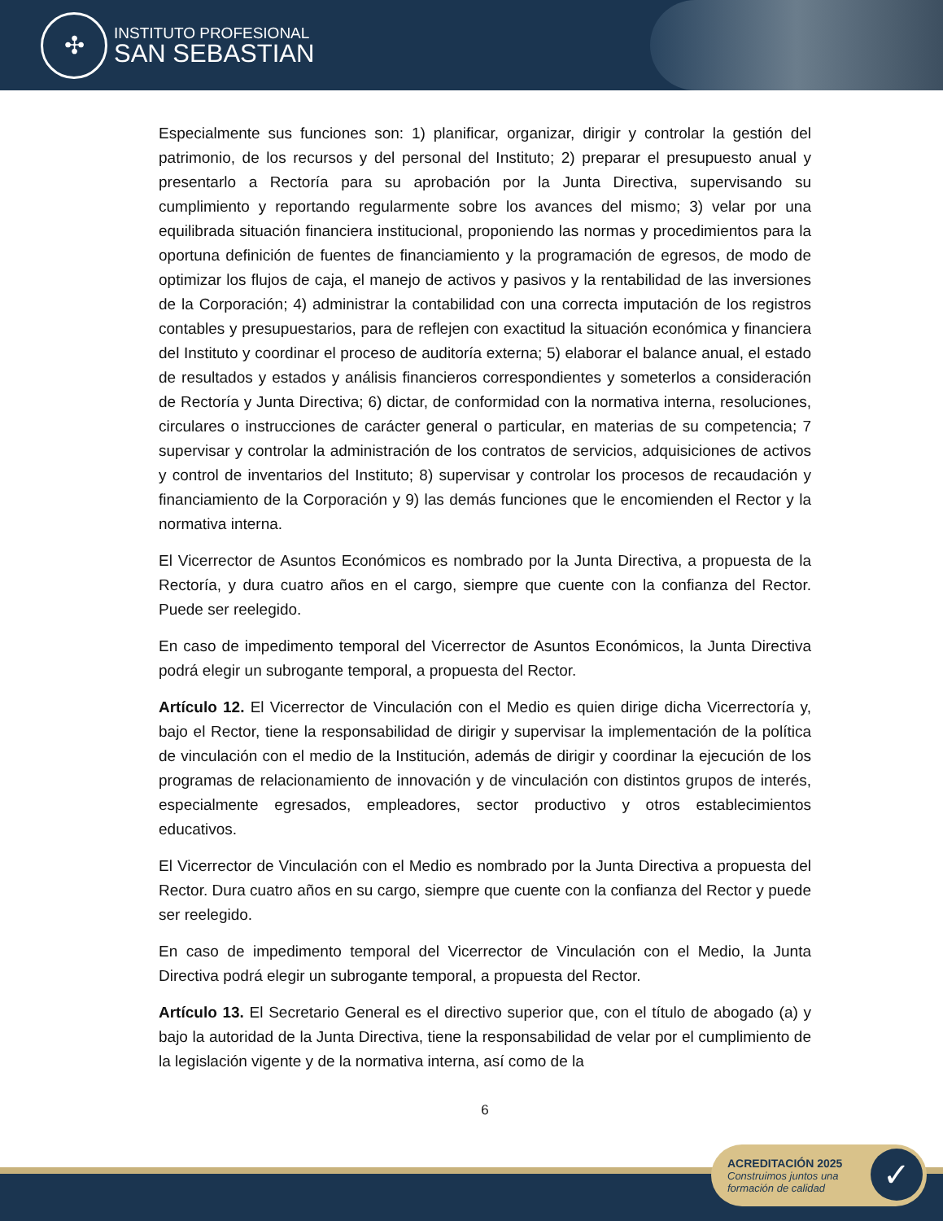✣
INSTITUTO PROFESIONAL
SAN SEBASTIAN
Especialmente sus funciones son: 1) planificar, organizar, dirigir y controlar la gestión del patrimonio, de los recursos y del personal del Instituto; 2) preparar el presupuesto anual y presentarlo a Rectoría para su aprobación por la Junta Directiva, supervisando su cumplimiento y reportando regularmente sobre los avances del mismo; 3) velar por una equilibrada situación financiera institucional, proponiendo las normas y procedimientos para la oportuna definición de fuentes de financiamiento y la programación de egresos, de modo de optimizar los flujos de caja, el manejo de activos y pasivos y la rentabilidad de las inversiones de la Corporación; 4) administrar la contabilidad con una correcta imputación de los registros contables y presupuestarios, para de reflejen con exactitud la situación económica y financiera del Instituto y coordinar el proceso de auditoría externa; 5) elaborar el balance anual, el estado de resultados y estados y análisis financieros correspondientes y someterlos a consideración de Rectoría y Junta Directiva; 6) dictar, de conformidad con la normativa interna, resoluciones, circulares o instrucciones de carácter general o particular, en materias de su competencia; 7 supervisar y controlar la administración de los contratos de servicios, adquisiciones de activos y control de inventarios del Instituto; 8) supervisar y controlar los procesos de recaudación y financiamiento de la Corporación y 9) las demás funciones que le encomienden el Rector y la normativa interna.
El Vicerrector de Asuntos Económicos es nombrado por la Junta Directiva, a propuesta de la Rectoría, y dura cuatro años en el cargo, siempre que cuente con la confianza del Rector. Puede ser reelegido.
En caso de impedimento temporal del Vicerrector de Asuntos Económicos, la Junta Directiva podrá elegir un subrogante temporal, a propuesta del Rector.
Artículo 12. El Vicerrector de Vinculación con el Medio es quien dirige dicha Vicerrectoría y, bajo el Rector, tiene la responsabilidad de dirigir y supervisar la implementación de la política de vinculación con el medio de la Institución, además de dirigir y coordinar la ejecución de los programas de relacionamiento de innovación y de vinculación con distintos grupos de interés, especialmente egresados, empleadores, sector productivo y otros establecimientos educativos.
El Vicerrector de Vinculación con el Medio es nombrado por la Junta Directiva a propuesta del Rector. Dura cuatro años en su cargo, siempre que cuente con la confianza del Rector y puede ser reelegido.
En caso de impedimento temporal del Vicerrector de Vinculación con el Medio, la Junta Directiva podrá elegir un subrogante temporal, a propuesta del Rector.
Artículo 13. El Secretario General es el directivo superior que, con el título de abogado (a) y bajo la autoridad de la Junta Directiva, tiene la responsabilidad de velar por el cumplimiento de la legislación vigente y de la normativa interna, así como de la
6
ACREDITACIÓN 2025
Construimos juntos una
formación de calidad
✓